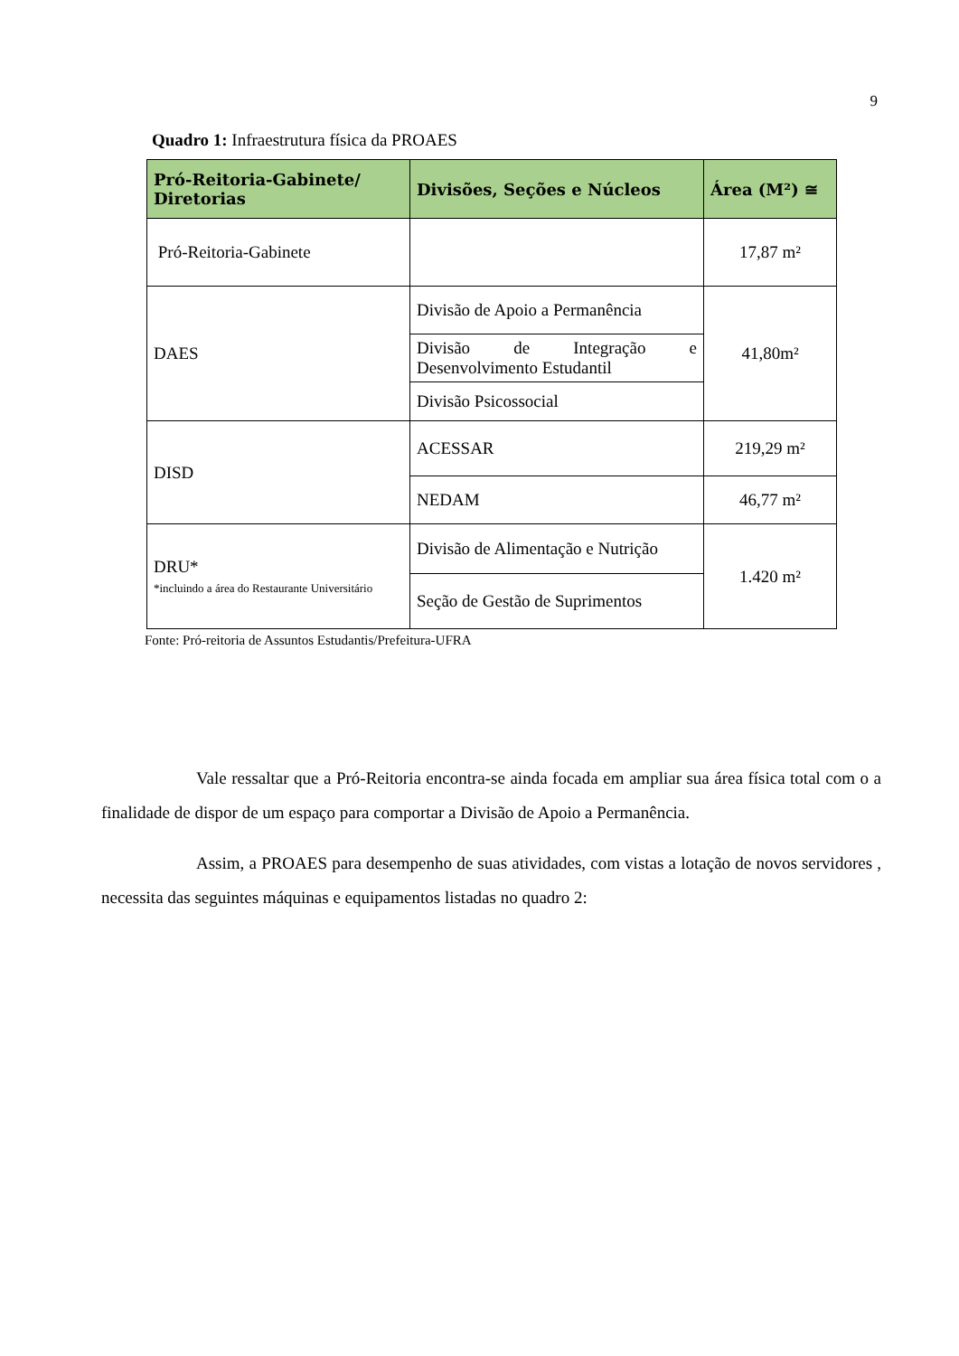9
Quadro 1: Infraestrutura física da PROAES
| Pró-Reitoria-Gabinete/ Diretorias | Divisões, Seções e Núcleos | Área (M²) ≅ |
| --- | --- | --- |
| Pró-Reitoria-Gabinete | | 17,87 m² |
| DAES | Divisão de Apoio a Permanência | 41,80m² |
| | Divisão de Integração e Desenvolvimento Estudantil | |
| | Divisão Psicossocial | |
| DISD | ACESSAR | 219,29 m² |
| | NEDAM | 46,77 m² |
| DRU* *incluindo a área do Restaurante Universitário | Divisão de Alimentação e Nutrição | 1.420 m² |
| | Seção de Gestão de Suprimentos | |
Fonte: Pró-reitoria de Assuntos Estudantis/Prefeitura-UFRA
Vale ressaltar que a Pró-Reitoria encontra-se ainda focada em ampliar sua área física total com o a finalidade de dispor de um espaço para comportar a Divisão de Apoio a Permanência.
Assim, a PROAES para desempenho de suas atividades, com vistas a lotação de novos servidores , necessita das seguintes máquinas e equipamentos listadas no quadro 2: